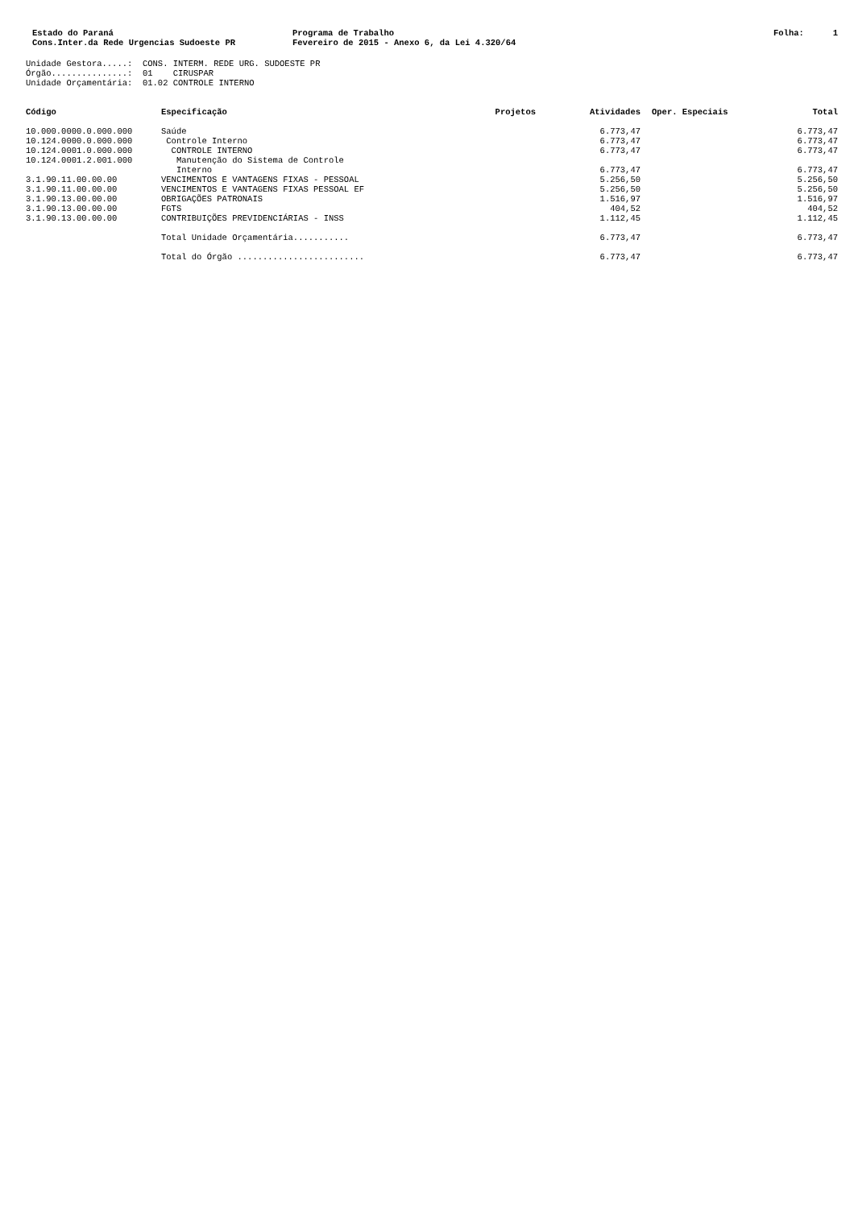Estado do Paraná
Cons.Inter.da Rede Urgencias Sudoeste PR
Programa de Trabalho
Fevereiro de 2015 - Anexo 6, da Lei 4.320/64
Folha: 1
Unidade Gestora.....: CONS. INTERM. REDE URG. SUDOESTE PR Órgão...............: 01 CIRUSPAR Unidade Orçamentária: 01.02 CONTROLE INTERNO
| Código | Especificação | Projetos | Atividades | Oper. Especiais | Total |
| --- | --- | --- | --- | --- | --- |
| 10.000.0000.0.000.000 | Saúde | | 6.773,47 | | 6.773,47 |
| 10.124.0000.0.000.000 | Controle Interno | | 6.773,47 | | 6.773,47 |
| 10.124.0001.0.000.000 | CONTROLE INTERNO | | 6.773,47 | | 6.773,47 |
| 10.124.0001.2.001.000 | Manutenção do Sistema de Controle Interno | | 6.773,47 | | 6.773,47 |
| 3.1.90.11.00.00.00 | VENCIMENTOS E VANTAGENS FIXAS - PESSOAL | | 5.256,50 | | 5.256,50 |
| 3.1.90.11.00.00.00 | VENCIMENTOS E VANTAGENS FIXAS PESSOAL EF | | 5.256,50 | | 5.256,50 |
| 3.1.90.13.00.00.00 | OBRIGAÇÕES PATRONAIS | | 1.516,97 | | 1.516,97 |
| 3.1.90.13.00.00.00 | FGTS | | 404,52 | | 404,52 |
| 3.1.90.13.00.00.00 | CONTRIBUIÇÕES PREVIDENCIÁRIAS - INSS | | 1.112,45 | | 1.112,45 |
| | Total Unidade Orçamentária........... | | 6.773,47 | | 6.773,47 |
| | Total do Órgão ......................... | | 6.773,47 | | 6.773,47 |